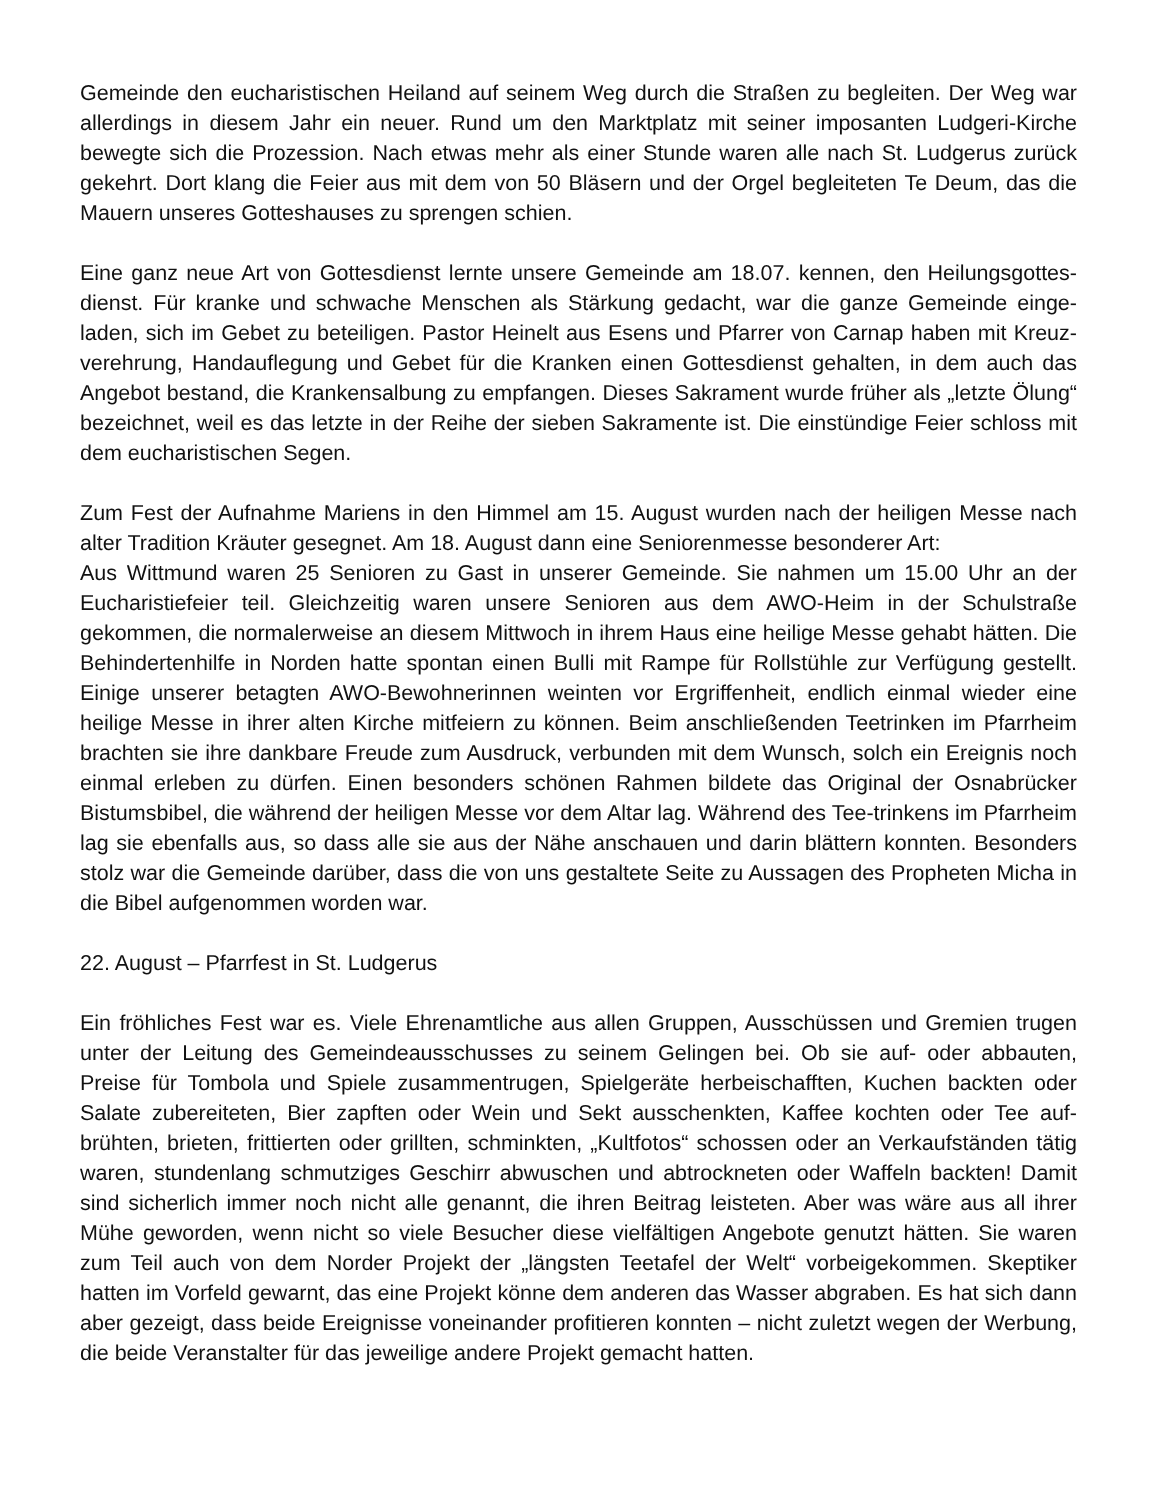Gemeinde den eucharistischen Heiland auf seinem Weg durch die Straßen zu begleiten. Der Weg war allerdings in diesem Jahr ein neuer. Rund um den Marktplatz mit seiner imposanten Ludgeri-Kirche bewegte sich die Prozession. Nach etwas mehr als einer Stunde waren alle nach St. Ludgerus zurück gekehrt. Dort klang die Feier aus mit dem von 50 Bläsern und der Orgel begleiteten Te Deum, das die Mauern unseres Gotteshauses zu sprengen schien.
Eine ganz neue Art von Gottesdienst lernte unsere Gemeinde am 18.07. kennen, den Heilungsgottes-dienst. Für kranke und schwache Menschen als Stärkung gedacht, war die ganze Gemeinde einge-laden, sich im Gebet zu beteiligen. Pastor Heinelt aus Esens und Pfarrer von Carnap haben mit Kreuz-verehrung, Handauflegung und Gebet für die Kranken einen Gottesdienst gehalten, in dem auch das Angebot bestand, die Krankensalbung zu empfangen. Dieses Sakrament wurde früher als „letzte Ölung“ bezeichnet, weil es das letzte in der Reihe der sieben Sakramente ist. Die einstündige Feier schloss mit dem eucharistischen Segen.
Zum Fest der Aufnahme Mariens in den Himmel am 15. August wurden nach der heiligen Messe nach alter Tradition Kräuter gesegnet. Am 18. August dann eine Seniorenmesse besonderer Art:
Aus Wittmund waren 25 Senioren zu Gast in unserer Gemeinde. Sie nahmen um 15.00 Uhr an der Eucharistiefeier teil. Gleichzeitig waren unsere Senioren aus dem AWO-Heim in der Schulstraße gekommen, die normalerweise an diesem Mittwoch in ihrem Haus eine heilige Messe gehabt hätten. Die Behindertenhilfe in Norden hatte spontan einen Bulli mit Rampe für Rollstühle zur Verfügung gestellt. Einige unserer betagten AWO-Bewohnerinnen weinten vor Ergriffenheit, endlich einmal wieder eine heilige Messe in ihrer alten Kirche mitfeiern zu können. Beim anschließenden Teetrinken im Pfarrheim brachten sie ihre dankbare Freude zum Ausdruck, verbunden mit dem Wunsch, solch ein Ereignis noch einmal erleben zu dürfen. Einen besonders schönen Rahmen bildete das Original der Osnabrücker Bistumsbibel, die während der heiligen Messe vor dem Altar lag. Während des Tee-trinkens im Pfarrheim lag sie ebenfalls aus, so dass alle sie aus der Nähe anschauen und darin blättern konnten. Besonders stolz war die Gemeinde darüber, dass die von uns gestaltete Seite zu Aussagen des Propheten Micha in die Bibel aufgenommen worden war.
22. August – Pfarrfest in St. Ludgerus
Ein fröhliches Fest war es. Viele Ehrenamtliche aus allen Gruppen, Ausschüssen und Gremien trugen unter der Leitung des Gemeindeausschusses zu seinem Gelingen bei. Ob sie auf- oder abbauten, Preise für Tombola und Spiele zusammentrugen, Spielgeräte herbeischafften, Kuchen backten oder Salate zubereiteten, Bier zapften oder Wein und Sekt ausschenkten, Kaffee kochten oder Tee auf-brühten, brieten, frittierten oder grillten, schminkten, „Kultfotos“ schossen oder an Verkaufständen tätig waren, stundenlang schmutziges Geschirr abwuschen und abtrockneten oder Waffeln backten! Damit sind sicherlich immer noch nicht alle genannt, die ihren Beitrag leisteten. Aber was wäre aus all ihrer Mühe geworden, wenn nicht so viele Besucher diese vielfältigen Angebote genutzt hätten. Sie waren zum Teil auch von dem Norder Projekt der „längsten Teetafel der Welt“ vorbeigekommen. Skeptiker hatten im Vorfeld gewarnt, das eine Projekt könne dem anderen das Wasser abgraben. Es hat sich dann aber gezeigt, dass beide Ereignisse voneinander profitieren konnten – nicht zuletzt wegen der Werbung, die beide Veranstalter für das jeweilige andere Projekt gemacht hatten.